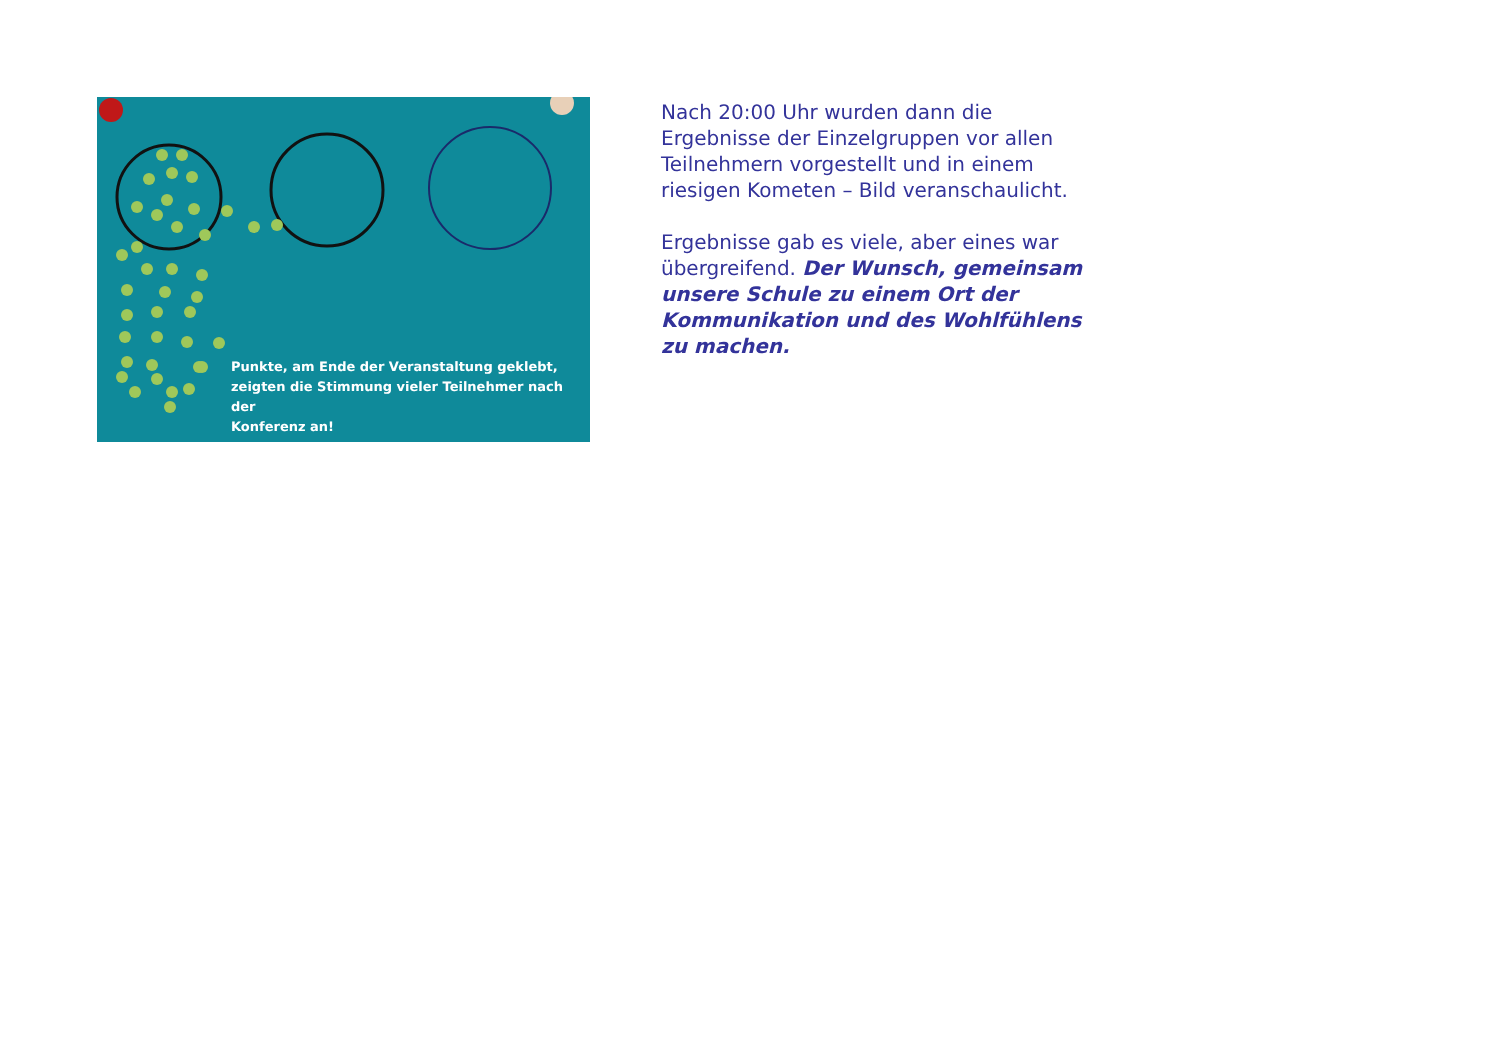Punkte, am Ende der Veranstaltung geklebt,
zeigten die Stimmung vieler Teilnehmer nach der
Konferenz an!
Nach 20:00 Uhr wurden dann die Ergebnisse der Einzelgruppen vor allen Teilnehmern vorgestellt und in einem riesigen Kometen – Bild veranschaulicht.
Ergebnisse gab es viele, aber eines war übergreifend. Der Wunsch, gemeinsam unsere Schule zu einem Ort der Kommunikation und des Wohlfühlens zu machen.